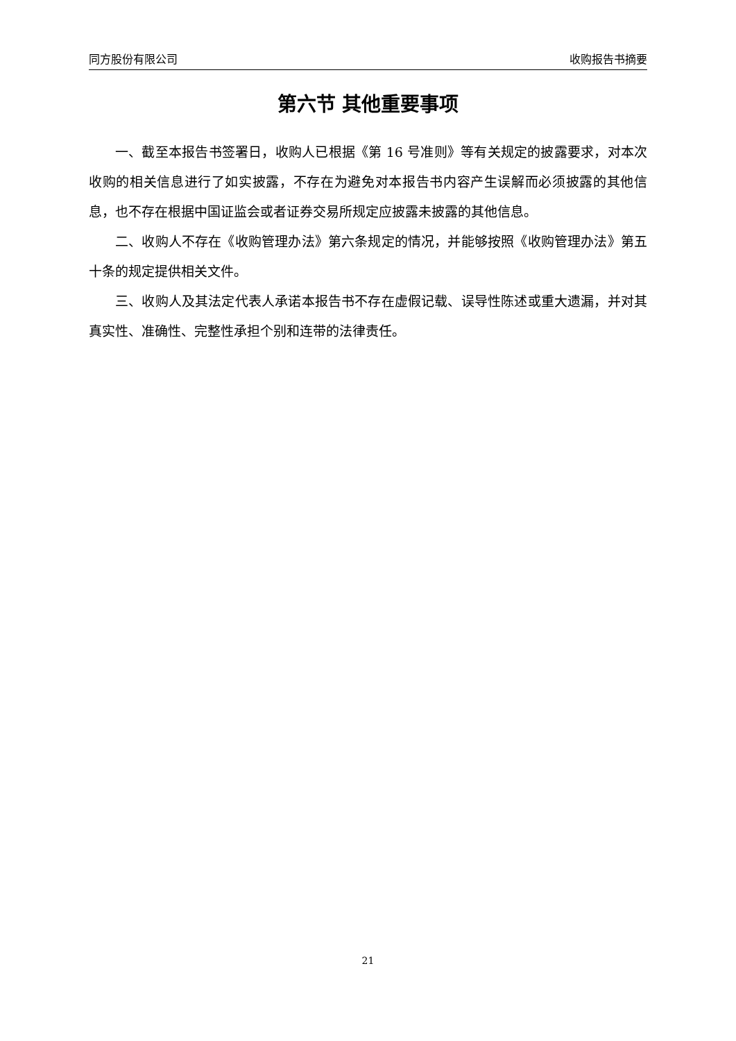同方股份有限公司 收购报告书摘要
第六节 其他重要事项
一、截至本报告书签署日，收购人已根据《第 16 号准则》等有关规定的披露要求，对本次收购的相关信息进行了如实披露，不存在为避免对本报告书内容产生误解而必须披露的其他信息，也不存在根据中国证监会或者证券交易所规定应披露未披露的其他信息。
二、收购人不存在《收购管理办法》第六条规定的情况，并能够按照《收购管理办法》第五十条的规定提供相关文件。
三、收购人及其法定代表人承诺本报告书不存在虚假记载、误导性陈述或重大遗漏，并对其真实性、准确性、完整性承担个别和连带的法律责任。
21